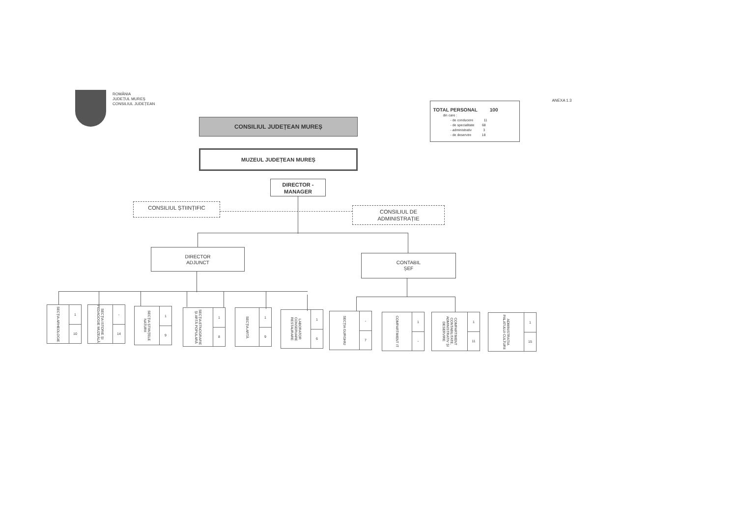ROMÂNIA
JUDEȚUL MUREȘ
CONSILIUL JUDEȚEAN
TOTAL PERSONAL 100
din care :
- de conducere 11
- de specialitate 68
- administrativ 3
- de deservire 18
ANEXA 1.3
CONSILIUL JUDEȚEAN MUREȘ
MUZEUL JUDEȚEAN MUREȘ
DIRECTOR -
MANAGER
CONSILIUL ȘTIINȚIFIC
CONSILIUL DE
ADMINISTRAȚIE
DIRECTOR
ADJUNCT
CONTABIL
ȘEF
SECȚIA ARHEOLOGIE
1
10
SECȚIA ISTORIE ȘI PEDAGOGIE MUZEALĂ
-
14
SECȚIA ȘTIINȚELE NATURII
1
9
SECȚIA ETNOGRAFIE ȘI ARTĂ POPULARĂ
1
8
SECȚIA ARTĂ
1
9
LABORATOR CONSERVARE RESTAURARE
1
6
SECȚIA GURGHIU
-
7
COMPARTIMENT IT
1
-
COMPARTIMENT CONTABILITATE, ADMINISTRATIV ȘI DESERVIRE
1
11
ADMINISTRAȚIA PALATULUI CULTURII
1
15